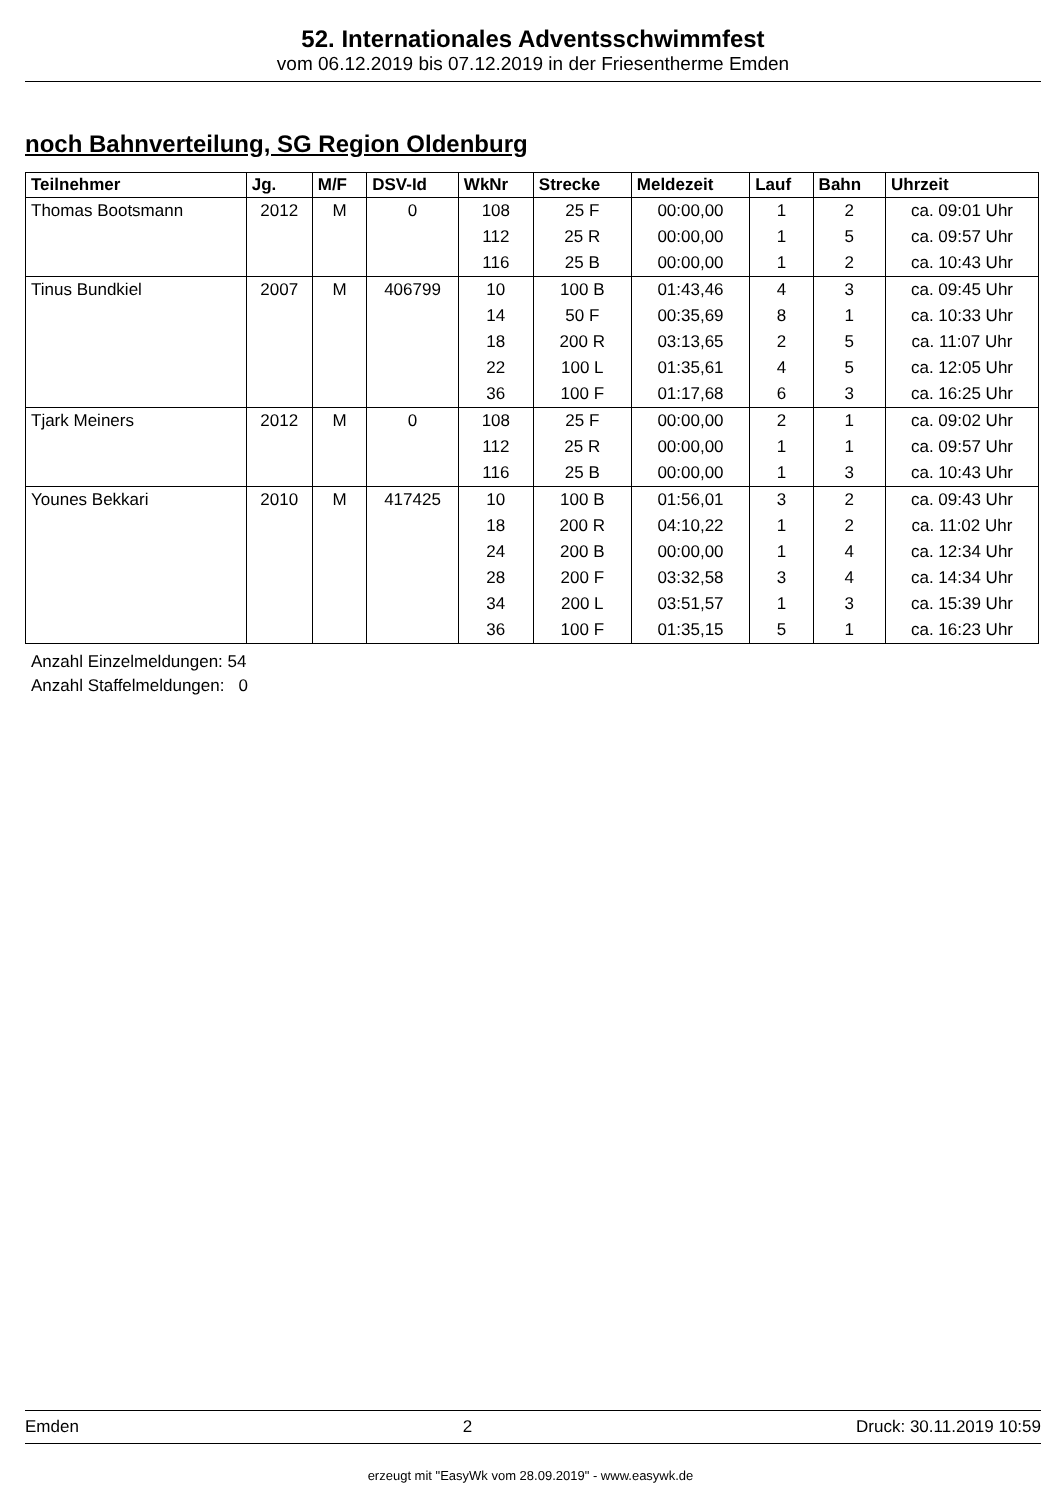52. Internationales Adventsschwimmfest
vom 06.12.2019 bis 07.12.2019 in der Friesentherme Emden
noch Bahnverteilung, SG Region Oldenburg
| Teilnehmer | Jg. | M/F | DSV-Id | WkNr | Strecke | Meldezeit | Lauf | Bahn | Uhrzeit |
| --- | --- | --- | --- | --- | --- | --- | --- | --- | --- |
| Thomas Bootsmann | 2012 | M | 0 | 108 | 25 F | 00:00,00 | 1 | 2 | ca. 09:01 Uhr |
| | | | | 112 | 25 R | 00:00,00 | 1 | 5 | ca. 09:57 Uhr |
| | | | | 116 | 25 B | 00:00,00 | 1 | 2 | ca. 10:43 Uhr |
| Tinus Bundkiel | 2007 | M | 406799 | 10 | 100 B | 01:43,46 | 4 | 3 | ca. 09:45 Uhr |
| | | | | 14 | 50 F | 00:35,69 | 8 | 1 | ca. 10:33 Uhr |
| | | | | 18 | 200 R | 03:13,65 | 2 | 5 | ca. 11:07 Uhr |
| | | | | 22 | 100 L | 01:35,61 | 4 | 5 | ca. 12:05 Uhr |
| | | | | 36 | 100 F | 01:17,68 | 6 | 3 | ca. 16:25 Uhr |
| Tjark Meiners | 2012 | M | 0 | 108 | 25 F | 00:00,00 | 2 | 1 | ca. 09:02 Uhr |
| | | | | 112 | 25 R | 00:00,00 | 1 | 1 | ca. 09:57 Uhr |
| | | | | 116 | 25 B | 00:00,00 | 1 | 3 | ca. 10:43 Uhr |
| Younes Bekkari | 2010 | M | 417425 | 10 | 100 B | 01:56,01 | 3 | 2 | ca. 09:43 Uhr |
| | | | | 18 | 200 R | 04:10,22 | 1 | 2 | ca. 11:02 Uhr |
| | | | | 24 | 200 B | 00:00,00 | 1 | 4 | ca. 12:34 Uhr |
| | | | | 28 | 200 F | 03:32,58 | 3 | 4 | ca. 14:34 Uhr |
| | | | | 34 | 200 L | 03:51,57 | 1 | 3 | ca. 15:39 Uhr |
| | | | | 36 | 100 F | 01:35,15 | 5 | 1 | ca. 16:23 Uhr |
Anzahl Einzelmeldungen: 54
Anzahl Staffelmeldungen: 0
Emden 2 Druck: 30.11.2019 10:59
erzeugt mit "EasyWk vom 28.09.2019" - www.easywk.de